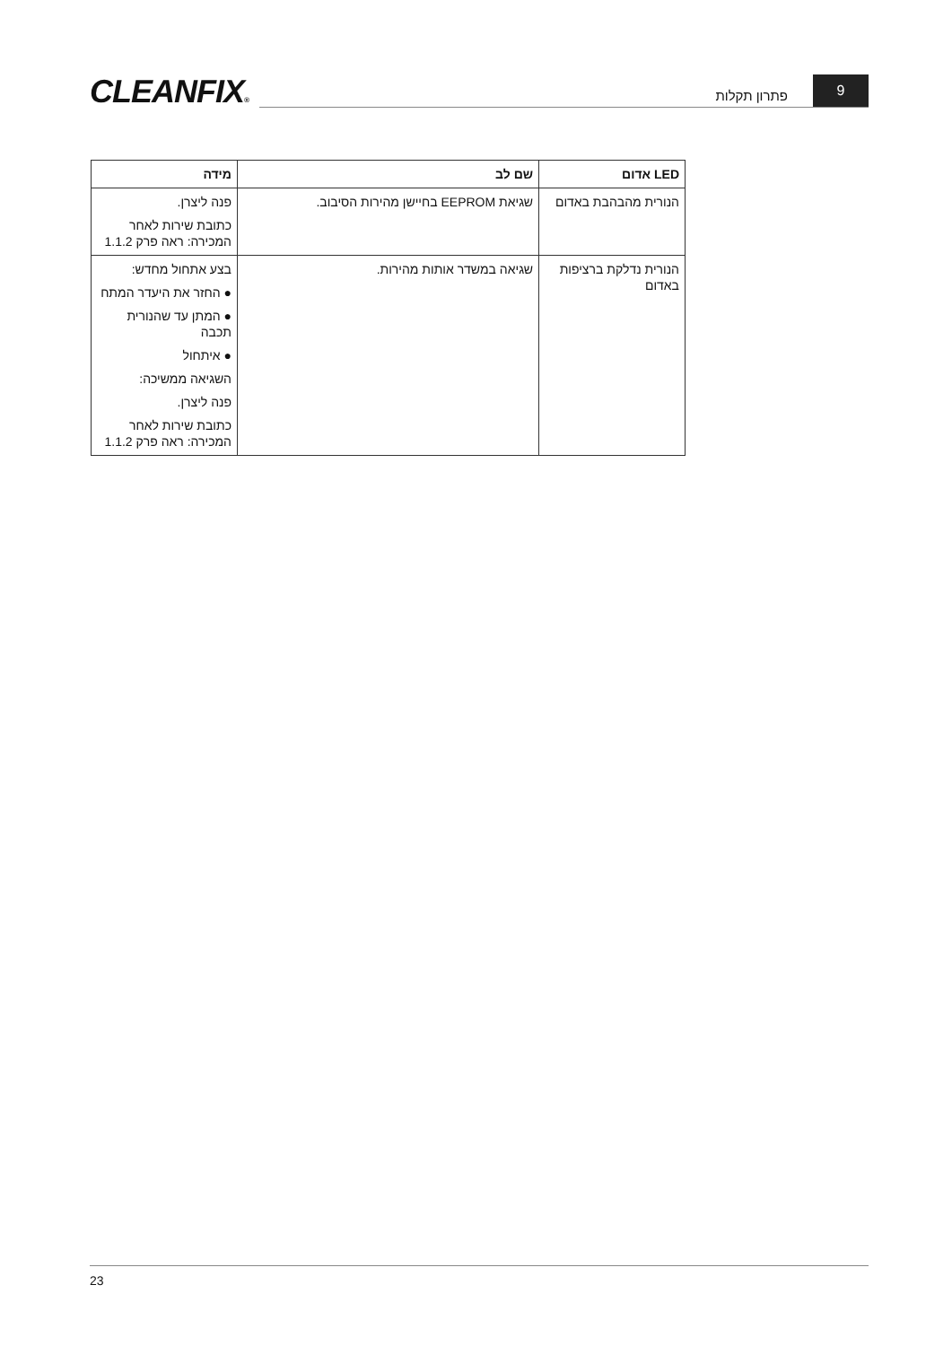CLEANFIX®
פתרון תקלות 9
| LED אדום | שם לב | מידה |
| --- | --- | --- |
| הנורית מהבהבת באדום | שגיאת EEPROM בחיישן מהירות הסיבוב. | פנה ליצרן. כתובת שירות לאחר המכירה: ראה פרק 1.1.2 |
| הנורית נדלקת ברציפות באדום | שגיאה במשדר אותות מהירות. | בצע אתחול מחדש: ● החזר את היעדר המתח ● המתן עד שהנורית תכבה ● איתחול השגיאה ממשיכה: פנה ליצרן. כתובת שירות לאחר המכירה: ראה פרק 1.1.2 |
23